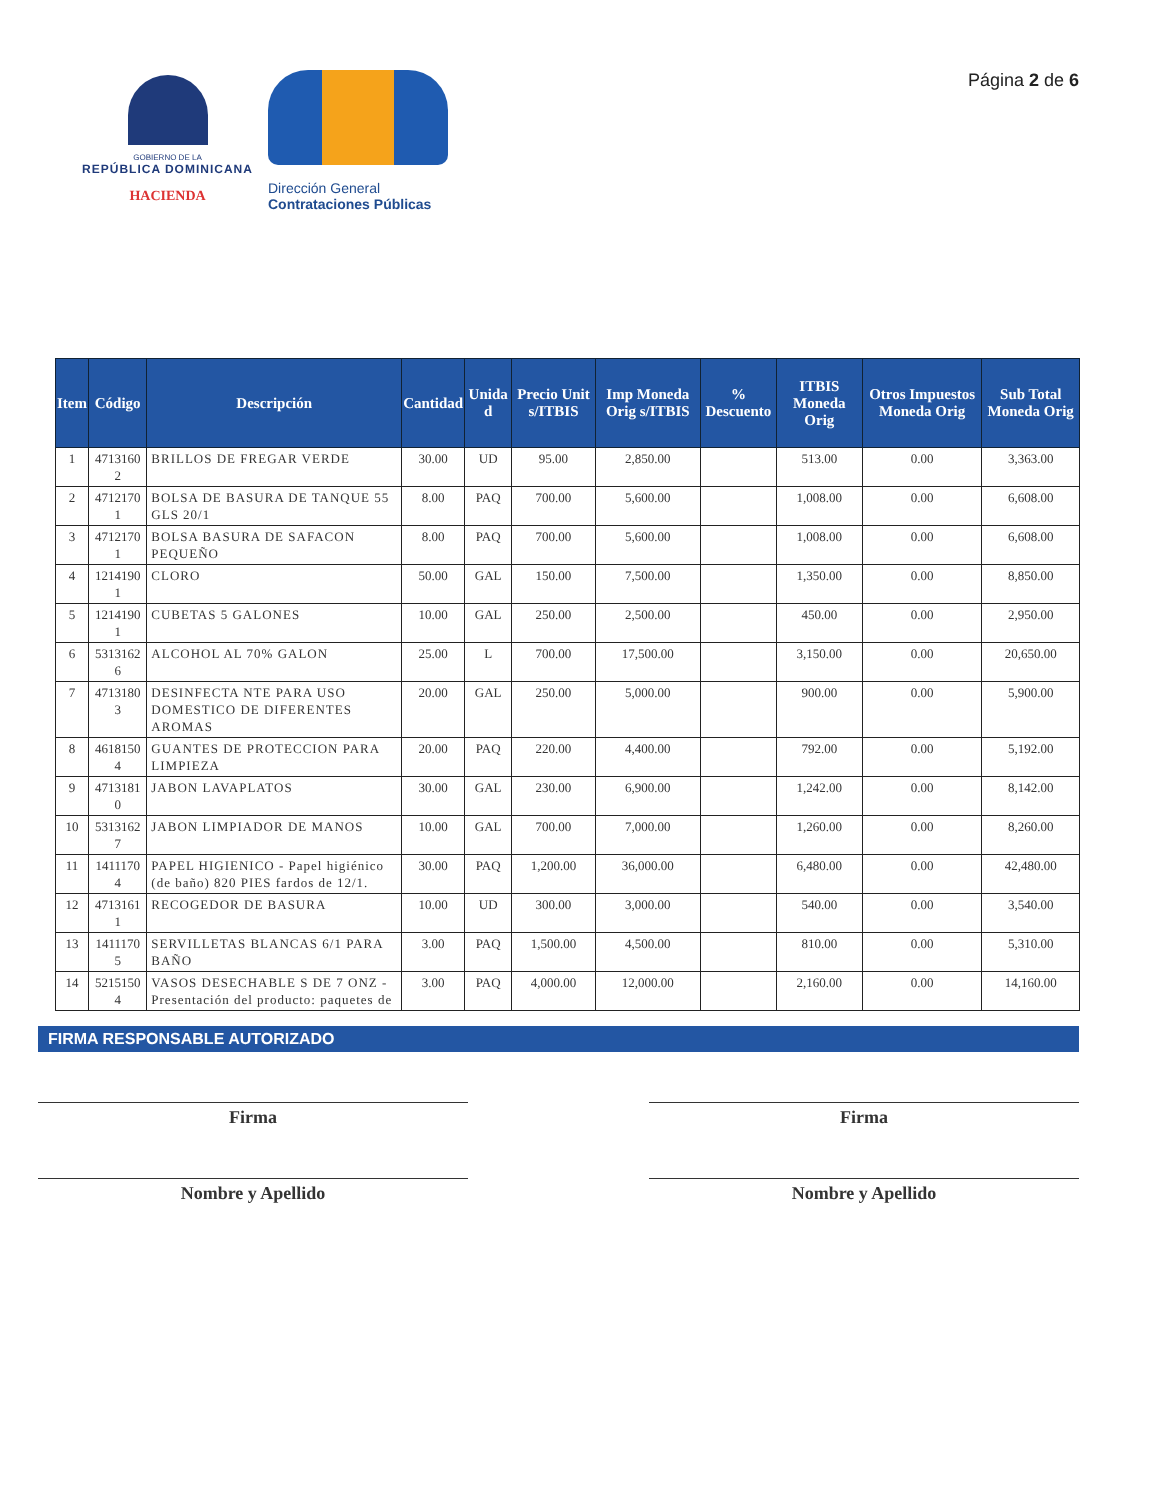GOBIERNO DE LA
REPÚBLICA DOMINICANA
HACIENDA
Dirección General
Contrataciones Públicas
Página 2 de 6
| Item | Código | Descripción | Cantidad | Unida d | Precio Unit s/ITBIS | Imp Moneda Orig s/ITBIS | % Descuento | ITBIS Moneda Orig | Otros Impuestos Moneda Orig | Sub Total Moneda Orig |
| --- | --- | --- | --- | --- | --- | --- | --- | --- | --- | --- |
| 1 | 4713160 2 | BRILLOS DE FREGAR VERDE | 30.00 | UD | 95.00 | 2,850.00 | | 513.00 | 0.00 | 3,363.00 |
| 2 | 4712170 1 | BOLSA DE BASURA DE TANQUE 55 GLS 20/1 | 8.00 | PAQ | 700.00 | 5,600.00 | | 1,008.00 | 0.00 | 6,608.00 |
| 3 | 4712170 1 | BOLSA BASURA DE SAFACON PEQUEÑO | 8.00 | PAQ | 700.00 | 5,600.00 | | 1,008.00 | 0.00 | 6,608.00 |
| 4 | 1214190 1 | CLORO | 50.00 | GAL | 150.00 | 7,500.00 | | 1,350.00 | 0.00 | 8,850.00 |
| 5 | 1214190 1 | CUBETAS 5 GALONES | 10.00 | GAL | 250.00 | 2,500.00 | | 450.00 | 0.00 | 2,950.00 |
| 6 | 5313162 6 | ALCOHOL AL 70% GALON | 25.00 | L | 700.00 | 17,500.00 | | 3,150.00 | 0.00 | 20,650.00 |
| 7 | 4713180 3 | DESINFECTA NTE PARA USO DOMESTICO DE DIFERENTES AROMAS | 20.00 | GAL | 250.00 | 5,000.00 | | 900.00 | 0.00 | 5,900.00 |
| 8 | 4618150 4 | GUANTES DE PROTECCION PARA LIMPIEZA | 20.00 | PAQ | 220.00 | 4,400.00 | | 792.00 | 0.00 | 5,192.00 |
| 9 | 4713181 0 | JABON LAVAPLATOS | 30.00 | GAL | 230.00 | 6,900.00 | | 1,242.00 | 0.00 | 8,142.00 |
| 10 | 5313162 7 | JABON LIMPIADOR DE MANOS | 10.00 | GAL | 700.00 | 7,000.00 | | 1,260.00 | 0.00 | 8,260.00 |
| 11 | 1411170 4 | PAPEL HIGIENICO - Papel higiénico (de baño) 820 PIES fardos de 12/1. | 30.00 | PAQ | 1,200.00 | 36,000.00 | | 6,480.00 | 0.00 | 42,480.00 |
| 12 | 4713161 1 | RECOGEDOR DE BASURA | 10.00 | UD | 300.00 | 3,000.00 | | 540.00 | 0.00 | 3,540.00 |
| 13 | 1411170 5 | SERVILLETAS BLANCAS 6/1 PARA BAÑO | 3.00 | PAQ | 1,500.00 | 4,500.00 | | 810.00 | 0.00 | 5,310.00 |
| 14 | 5215150 4 | VASOS DESECHABLE S DE 7 ONZ - Presentación del producto: paquetes de | 3.00 | PAQ | 4,000.00 | 12,000.00 | | 2,160.00 | 0.00 | 14,160.00 |
FIRMA RESPONSABLE AUTORIZADO
Firma
Nombre y Apellido
Firma
Nombre y Apellido